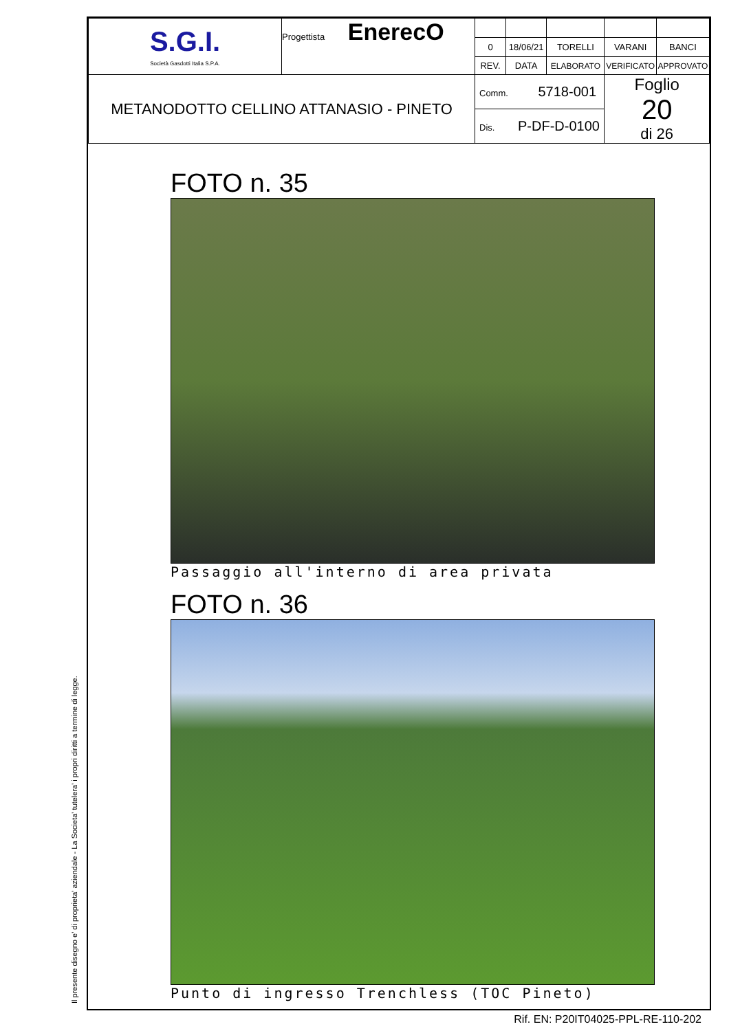Il presente disegno e' di proprieta' aziendale - La Societa' tutelera' i propri diritti a termine di legge.
| S.G.I. Società Gasdotti Italia S.P.A. | Progettista EnerecO | | | | | |
| | | 0 | 18/06/21 | TORELLI | VARANI | BANCI |
| | | REV. | DATA | ELABORATO | VERIFICATO | APPROVATO |
| METANODOTTO CELLINO ATTANASIO - PINETO | | Comm. 5718-001 | | | Foglio 20 di 26 | |
| | | Dis. P-DF-D-0100 | | | | |
FOTO n. 35
Passaggio all'interno di area privata
FOTO n. 36
Punto di ingresso Trenchless (TOC Pineto)
Rif. EN: P20IT04025-PPL-RE-110-202